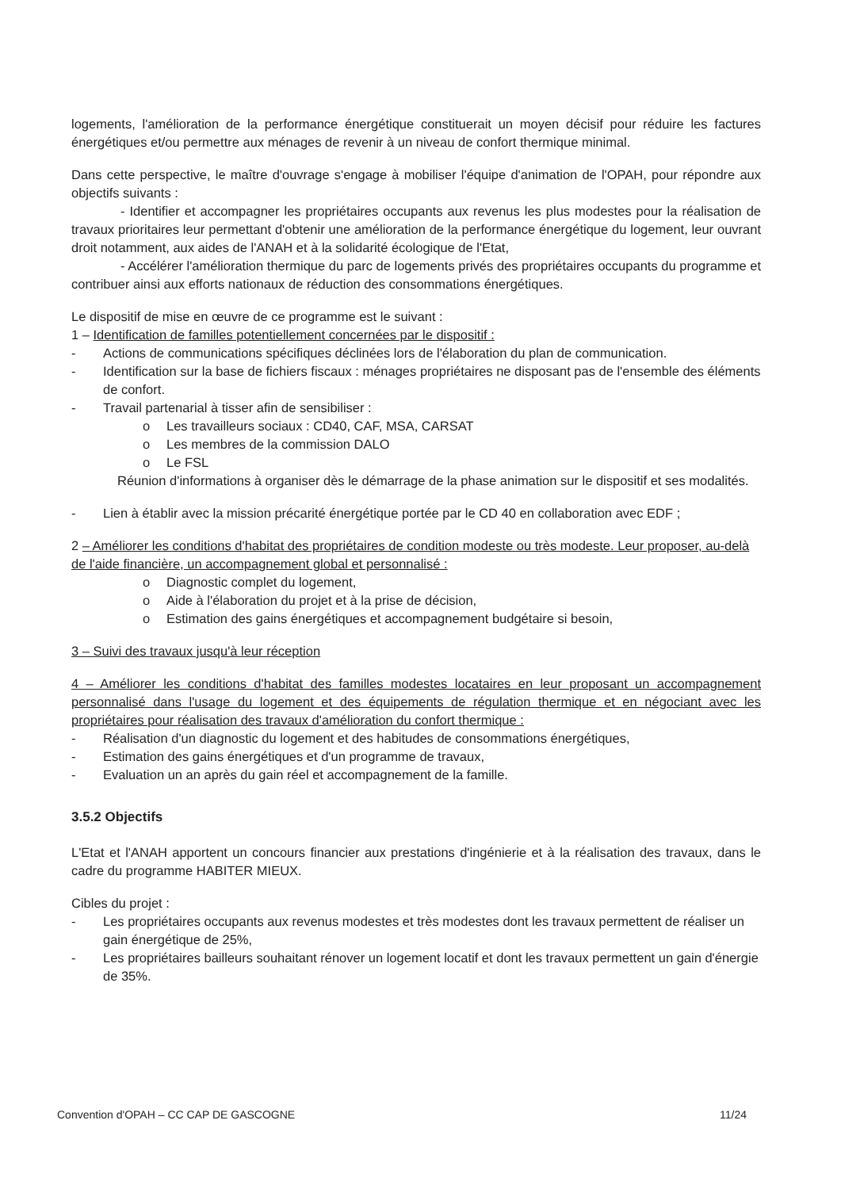logements, l'amélioration de la performance énergétique constituerait un moyen décisif pour réduire les factures énergétiques et/ou permettre aux ménages de revenir à un niveau de confort thermique minimal.
Dans cette perspective, le maître d'ouvrage s'engage à mobiliser l'équipe d'animation de l'OPAH, pour répondre aux objectifs suivants :
- Identifier et accompagner les propriétaires occupants aux revenus les plus modestes pour la réalisation de travaux prioritaires leur permettant d'obtenir une amélioration de la performance énergétique du logement, leur ouvrant droit notamment, aux aides de l'ANAH et à la solidarité écologique de l'Etat,
- Accélérer l'amélioration thermique du parc de logements privés des propriétaires occupants du programme et contribuer ainsi aux efforts nationaux de réduction des consommations énergétiques.
Le dispositif de mise en œuvre de ce programme est le suivant :
1 – Identification de familles potentiellement concernées par le dispositif :
- Actions de communications spécifiques déclinées lors de l'élaboration du plan de communication.
- Identification sur la base de fichiers fiscaux : ménages propriétaires ne disposant pas de l'ensemble des éléments de confort.
- Travail partenarial à tisser afin de sensibiliser :
o Les travailleurs sociaux : CD40, CAF, MSA, CARSAT
o Les membres de la commission DALO
o Le FSL
Réunion d'informations à organiser dès le démarrage de la phase animation sur le dispositif et ses modalités.
- Lien à établir avec la mission précarité énergétique portée par le CD 40 en collaboration avec EDF ;
2 – Améliorer les conditions d'habitat des propriétaires de condition modeste ou très modeste. Leur proposer, au-delà de l'aide financière, un accompagnement global et personnalisé :
o Diagnostic complet du logement,
o Aide à l'élaboration du projet et à la prise de décision,
o Estimation des gains énergétiques et accompagnement budgétaire si besoin,
3 – Suivi des travaux jusqu'à leur réception
4 – Améliorer les conditions d'habitat des familles modestes locataires en leur proposant un accompagnement personnalisé dans l'usage du logement et des équipements de régulation thermique et en négociant avec les propriétaires pour réalisation des travaux d'amélioration du confort thermique :
- Réalisation d'un diagnostic du logement et des habitudes de consommations énergétiques,
- Estimation des gains énergétiques et d'un programme de travaux,
- Evaluation un an après du gain réel et accompagnement de la famille.
3.5.2 Objectifs
L'Etat et l'ANAH apportent un concours financier aux prestations d'ingénierie et à la réalisation des travaux, dans le cadre du programme HABITER MIEUX.
Cibles du projet :
- Les propriétaires occupants aux revenus modestes et très modestes dont les travaux permettent de réaliser un gain énergétique de 25%,
- Les propriétaires bailleurs souhaitant rénover un logement locatif et dont les travaux permettent un gain d'énergie de 35%.
Convention d'OPAH – CC CAP DE GASCOGNE 11/24